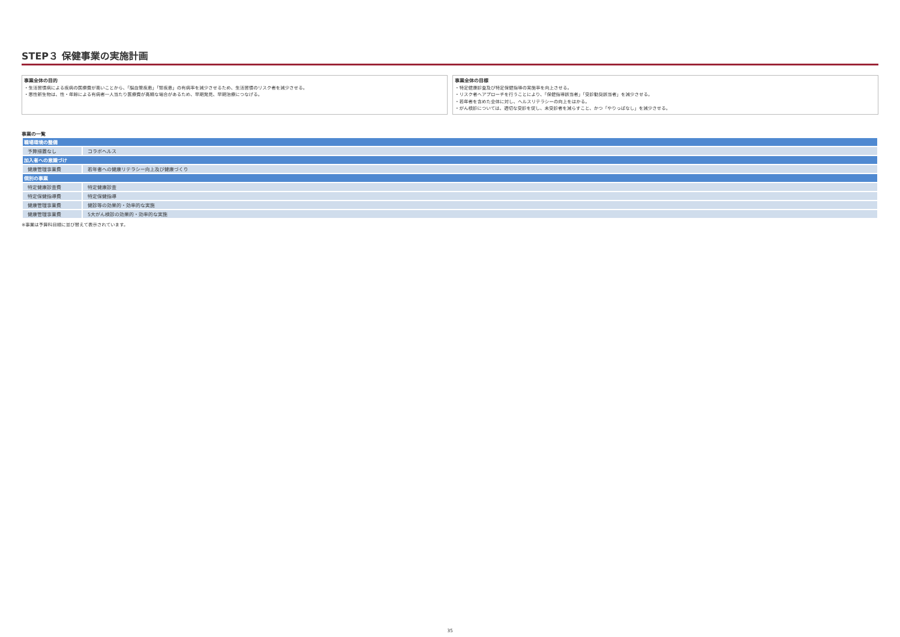STEP３ 保健事業の実施計画
事業全体の目的
・生活習慣病による疾病の医療費が高いことから、「脳血管疾患」「腎疾患」の有病率を減少させるため、生活習慣のリスク者を減少させる。
・悪性新生物は、性・年齢による有病者一人当たり医療費が高額な場合があるため、早期発見、早期治療につなげる。
事業全体の目標
・特定健康診査及び特定保健指導の実施率を向上させる。
・リスク者へアプローチを行うことにより、「保健指導該当者」「受診勧奨該当者」を減少させる。
・若年者を含めた全体に対し、ヘルスリテラシーの向上をはかる。
・がん検診については、適切な受診を促し、未受診者を減らすこと、かつ「やりっぱなし」を減少させる。
事業の一覧
| 職場環境の整備 | |
| 予算措置なし | コラボヘルス |
| 加入者への意識づけ | |
| 健康管理事業費 | 若年者への健康リテラシー向上及び健康づくり |
| 個別の事業 | |
| 特定健康診査費 | 特定健康診査 |
| 特定保健指導費 | 特定保健指導 |
| 健康管理事業費 | 健診等の効果的・効率的な実施 |
| 健康管理事業費 | 5大がん検診の効果的・効率的な実施 |
※事業は予算科目順に並び替えて表示されています。
35